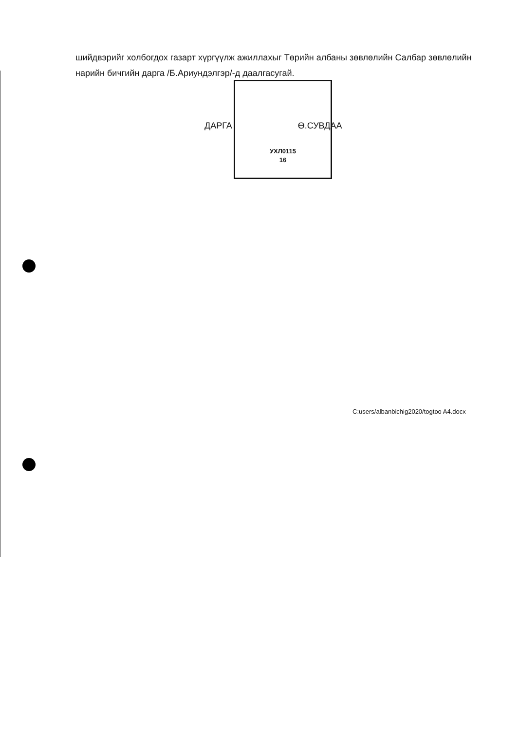шийдвэрийг холбогдох газарт хүргүүлж ажиллахыг Төрийн албаны зөвлөлийн Салбар зөвлөлийн нарийн бичгийн дарга /Б.Ариундэлгэр/-д даалгасугай.
УХЛ0115
16
ДАРГА Ө.СУВДАА
C:users/albanbichig2020/togtoo A4.docx